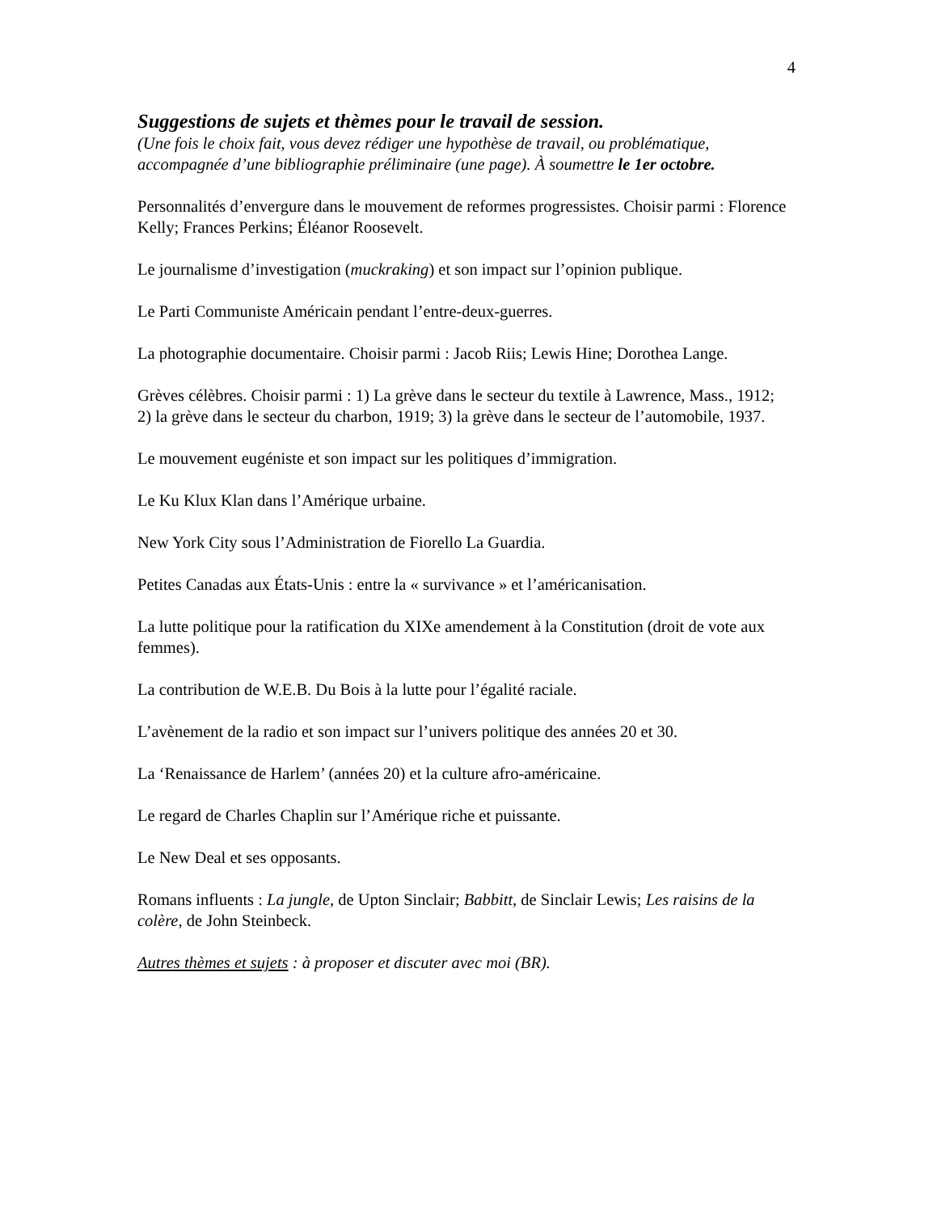4
Suggestions de sujets et thèmes pour le travail de session.
(Une fois le choix fait, vous devez rédiger une hypothèse de travail, ou problématique, accompagnée d’une bibliographie préliminaire (une page). À soumettre le 1er octobre.
Personnalités d’envergure dans le mouvement de reformes progressistes. Choisir parmi : Florence Kelly; Frances Perkins; Éléanor Roosevelt.
Le journalisme d’investigation (muckraking) et son impact sur l’opinion publique.
Le Parti Communiste Américain pendant l’entre-deux-guerres.
La photographie documentaire. Choisir parmi : Jacob Riis; Lewis Hine; Dorothea Lange.
Grèves célèbres. Choisir parmi : 1) La grève dans le secteur du textile à Lawrence, Mass., 1912; 2) la grève dans le secteur du charbon, 1919; 3) la grève dans le secteur de l’automobile, 1937.
Le mouvement eugéniste et son impact sur les politiques d’immigration.
Le Ku Klux Klan dans l’Amérique urbaine.
New York City sous l’Administration de Fiorello La Guardia.
Petites Canadas aux États-Unis : entre la « survivance » et l’américanisation.
La lutte politique pour la ratification du XIXe amendement à la Constitution (droit de vote aux femmes).
La contribution de W.E.B. Du Bois à la lutte pour l’égalité raciale.
L’avènement de la radio et son impact sur l’univers politique des années 20 et 30.
La ‘Renaissance de Harlem’ (années 20) et la culture afro-américaine.
Le regard de Charles Chaplin sur l’Amérique riche et puissante.
Le New Deal et ses opposants.
Romans influents : La jungle, de Upton Sinclair; Babbitt, de Sinclair Lewis; Les raisins de la colère, de John Steinbeck.
Autres thèmes et sujets : à proposer et discuter avec moi (BR).